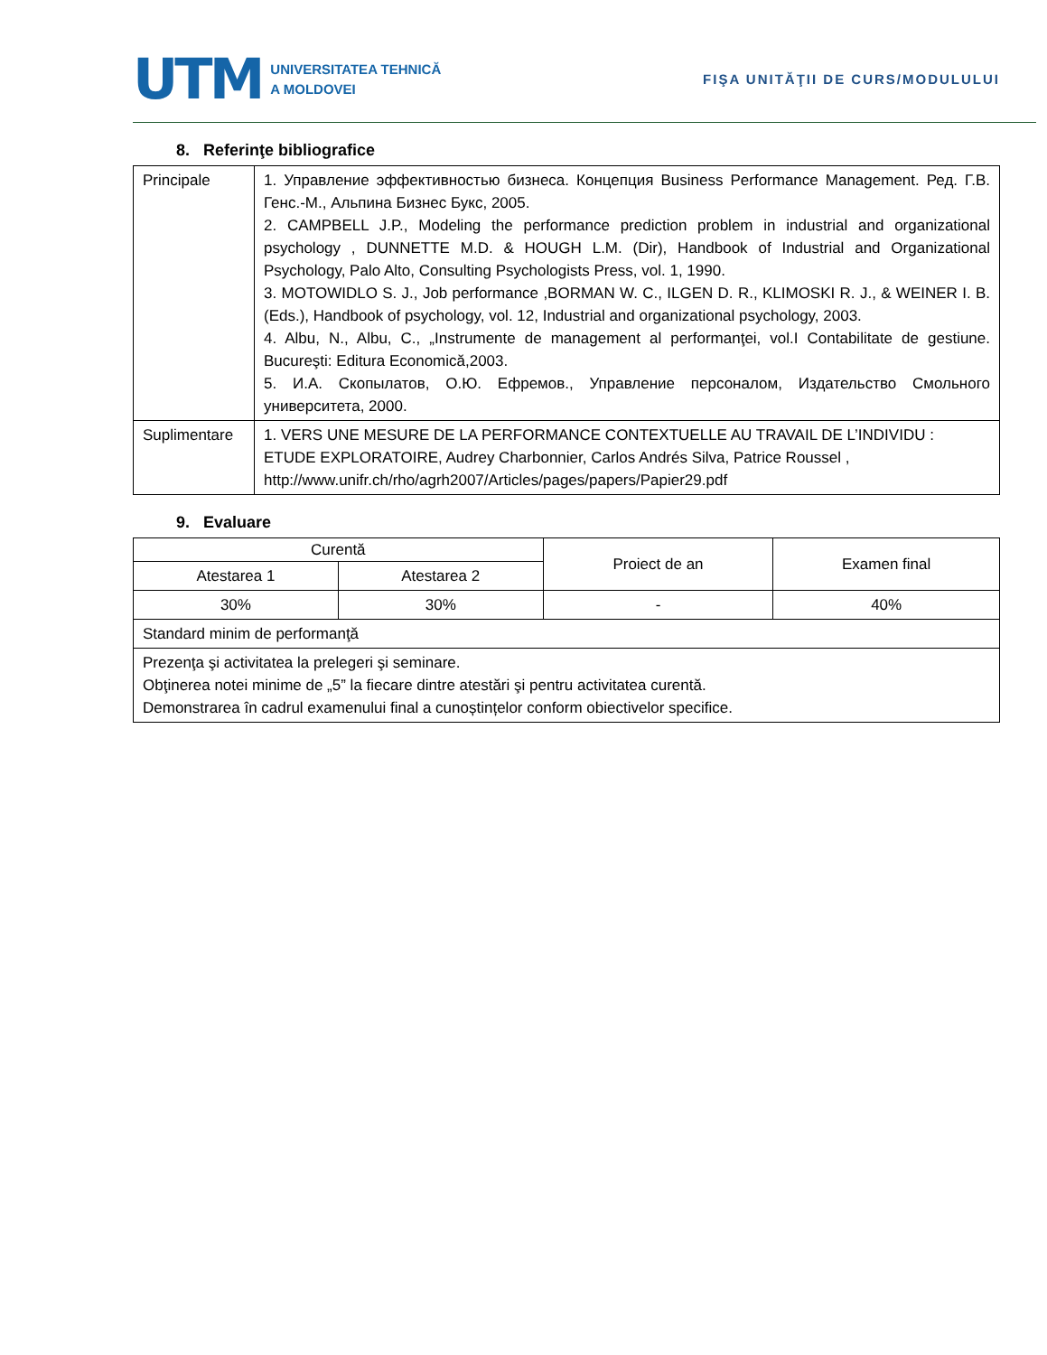UTM UNIVERSITATEA TEHNICĂ
A MOLDOVEI
FIŞA UNITĂŢII DE CURS/MODULULUI
8. Referinţe bibliografice
| Principale | 1. Управление эффективностью бизнеса. Концепция Business Performance Management. Ред. Г.В. Генс.-М., Альпина Бизнес Букс, 2005. 2. CAMPBELL J.P., Modeling the performance prediction problem in industrial and organizational psychology , DUNNETTE M.D. & HOUGH L.M. (Dir), Handbook of Industrial and Organizational Psychology, Palo Alto, Consulting Psychologists Press, vol. 1, 1990. 3. MOTOWIDLO S. J., Job performance ,BORMAN W. C., ILGEN D. R., KLIMOSKI R. J., & WEINER I. B. (Eds.), Handbook of psychology, vol. 12, Industrial and organizational psychology, 2003. 4. Albu, N., Albu, C., „Instrumente de management al performanţei, vol.I Contabilitate de gestiune. Bucureşti: Editura Economică,2003. 5. И.А. Скопылатов, О.Ю. Ефремов., Управление персоналом, Издательство Смольного университета, 2000. |
| Suplimentare | 1. VERS UNE MESURE DE LA PERFORMANCE CONTEXTUELLE AU TRAVAIL DE L’INDIVIDU : ETUDE EXPLORATOIRE, Audrey Charbonnier, Carlos Andrés Silva, Patrice Roussel , http://www.unifr.ch/rho/agrh2007/Articles/pages/papers/Papier29.pdf |
9. Evaluare
| Curentă | | Proiect de an | Examen final |
| Atestarea 1 | Atestarea 2 | | |
| 30% | 30% | - | 40% |
| Standard minim de performanţă | | | |
| Prezenţa şi activitatea la prelegeri şi seminare. Obţinerea notei minime de „5” la fiecare dintre atestări şi pentru activitatea curentă. Demonstrarea în cadrul examenului final a cunoștințelor conform obiectivelor specifice. | | | |